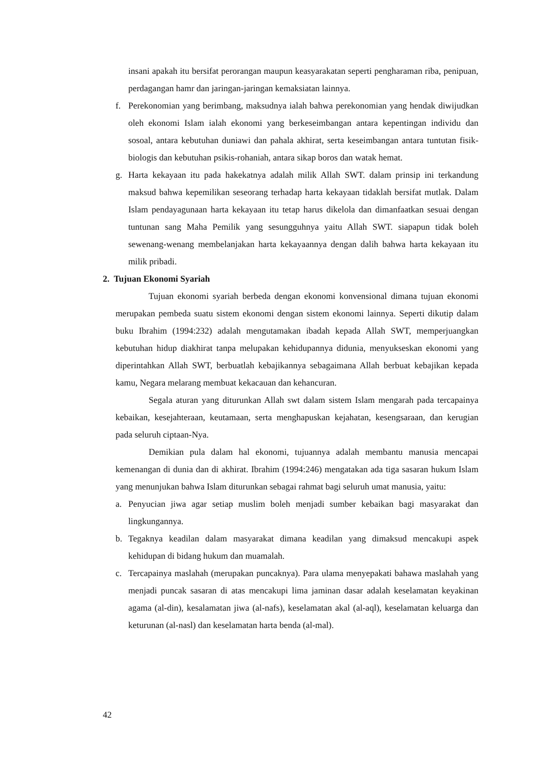insani apakah itu bersifat perorangan maupun keasyarakatan seperti pengharaman riba, penipuan, perdagangan hamr dan jaringan-jaringan kemaksiatan lainnya.
f. Perekonomian yang berimbang, maksudnya ialah bahwa perekonomian yang hendak diwijudkan oleh ekonomi Islam ialah ekonomi yang berkeseimbangan antara kepentingan individu dan sosoal, antara kebutuhan duniawi dan pahala akhirat, serta keseimbangan antara tuntutan fisik-biologis dan kebutuhan psikis-rohaniah, antara sikap boros dan watak hemat.
g. Harta kekayaan itu pada hakekatnya adalah milik Allah SWT. dalam prinsip ini terkandung maksud bahwa kepemilikan seseorang terhadap harta kekayaan tidaklah bersifat mutlak. Dalam Islam pendayagunaan harta kekayaan itu tetap harus dikelola dan dimanfaatkan sesuai dengan tuntunan sang Maha Pemilik yang sesungguhnya yaitu Allah SWT. siapapun tidak boleh sewenang-wenang membelanjakan harta kekayaannya dengan dalih bahwa harta kekayaan itu milik pribadi.
2. Tujuan Ekonomi Syariah
Tujuan ekonomi syariah berbeda dengan ekonomi konvensional dimana tujuan ekonomi merupakan pembeda suatu sistem ekonomi dengan sistem ekonomi lainnya. Seperti dikutip dalam buku Ibrahim (1994:232) adalah mengutamakan ibadah kepada Allah SWT, memperjuangkan kebutuhan hidup diakhirat tanpa melupakan kehidupannya didunia, menyukseskan ekonomi yang diperintahkan Allah SWT, berbuatlah kebajikannya sebagaimana Allah berbuat kebajikan kepada kamu, Negara melarang membuat kekacauan dan kehancuran.
Segala aturan yang diturunkan Allah swt dalam sistem Islam mengarah pada tercapainya kebaikan, kesejahteraan, keutamaan, serta menghapuskan kejahatan, kesengsaraan, dan kerugian pada seluruh ciptaan-Nya.
Demikian pula dalam hal ekonomi, tujuannya adalah membantu manusia mencapai kemenangan di dunia dan di akhirat. Ibrahim (1994:246) mengatakan ada tiga sasaran hukum Islam yang menunjukan bahwa Islam diturunkan sebagai rahmat bagi seluruh umat manusia, yaitu:
a. Penyucian jiwa agar setiap muslim boleh menjadi sumber kebaikan bagi masyarakat dan lingkungannya.
b. Tegaknya keadilan dalam masyarakat dimana keadilan yang dimaksud mencakupi aspek kehidupan di bidang hukum dan muamalah.
c. Tercapainya maslahah (merupakan puncaknya). Para ulama menyepakati bahawa maslahah yang menjadi puncak sasaran di atas mencakupi lima jaminan dasar adalah keselamatan keyakinan agama (al-din), kesalamatan jiwa (al-nafs), keselamatan akal (al-aql), keselamatan keluarga dan keturunan (al-nasl) dan keselamatan harta benda (al-mal).
42